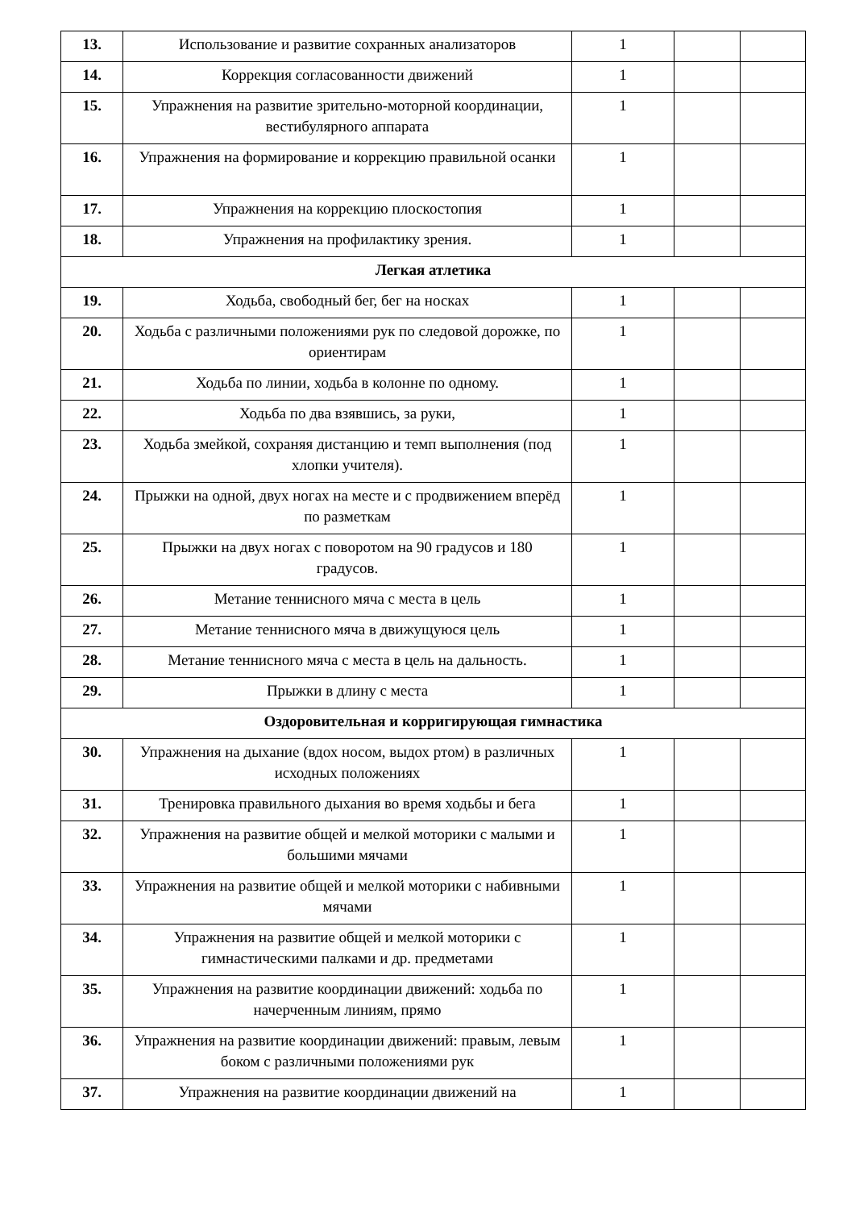| 13. | Использование и развитие сохранных анализаторов | 1 | | |
| 14. | Коррекция согласованности движений | 1 | | |
| 15. | Упражнения на развитие зрительно-моторной координации, вестибулярного аппарата | 1 | | |
| 16. | Упражнения на формирование и коррекцию правильной осанки | 1 | | |
| 17. | Упражнения на коррекцию плоскостопия | 1 | | |
| 18. | Упражнения на профилактику зрения. | 1 | | |
| Легкая атлетика | | | | |
| 19. | Ходьба, свободный бег, бег на носках | 1 | | |
| 20. | Ходьба с различными положениями рук по следовой дорожке, по ориентирам | 1 | | |
| 21. | Ходьба по линии, ходьба в колонне по одному. | 1 | | |
| 22. | Ходьба по два взявшись, за руки, | 1 | | |
| 23. | Ходьба змейкой, сохраняя дистанцию и темп выполнения (под хлопки учителя). | 1 | | |
| 24. | Прыжки на одной, двух ногах на месте и с продвижением вперёд по разметкам | 1 | | |
| 25. | Прыжки на двух ногах с поворотом на 90 градусов и 180 градусов. | 1 | | |
| 26. | Метание теннисного мяча с места в цель | 1 | | |
| 27. | Метание теннисного мяча в движущуюся цель | 1 | | |
| 28. | Метание теннисного мяча с места в цель на дальность. | 1 | | |
| 29. | Прыжки в длину с места | 1 | | |
| Оздоровительная и корригирующая гимнастика | | | | |
| 30. | Упражнения на дыхание (вдох носом, выдох ртом) в различных исходных положениях | 1 | | |
| 31. | Тренировка правильного дыхания во время ходьбы и бега | 1 | | |
| 32. | Упражнения на развитие общей и мелкой моторики с малыми и большими мячами | 1 | | |
| 33. | Упражнения на развитие общей и мелкой моторики с набивными мячами | 1 | | |
| 34. | Упражнения на развитие общей и мелкой моторики с гимнастическими палками и др. предметами | 1 | | |
| 35. | Упражнения на развитие координации движений: ходьба по начерченным линиям, прямо | 1 | | |
| 36. | Упражнения на развитие координации движений: правым, левым боком с различными положениями рук | 1 | | |
| 37. | Упражнения на развитие координации движений на | 1 | | |